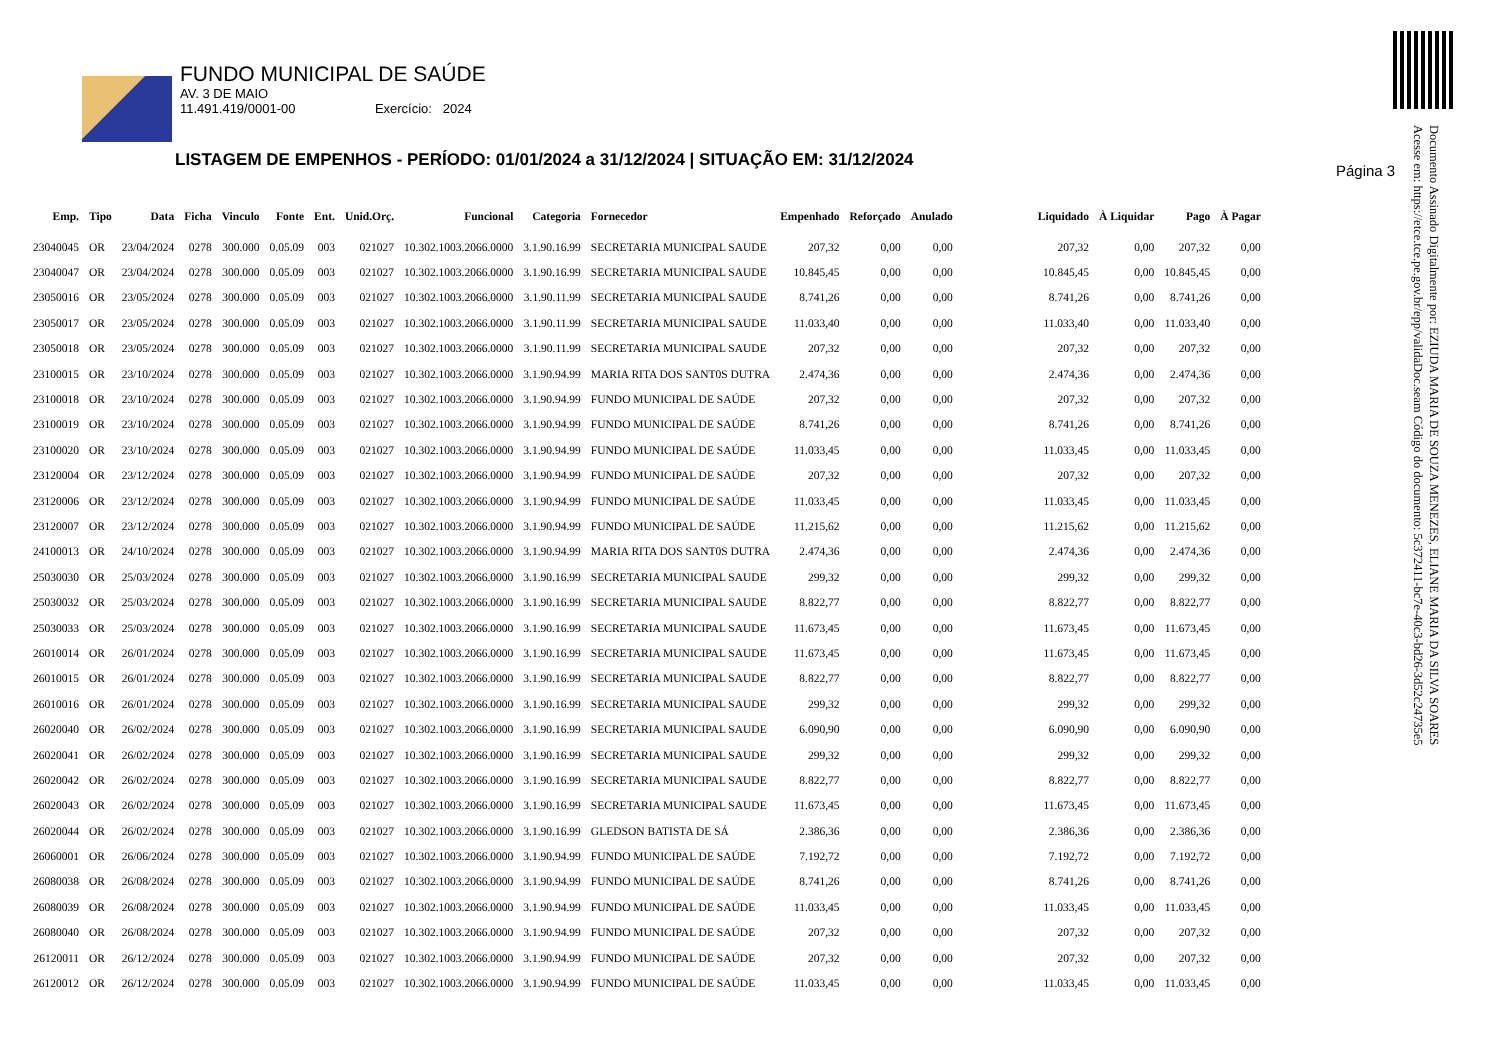FUNDO MUNICIPAL DE SAÚDE
AV. 3 DE MAIO
11.491.419/0001-00 Exercício: 2024
LISTAGEM DE EMPENHOS - PERÍODO: 01/01/2024 a 31/12/2024 | SITUAÇÃO EM: 31/12/2024
Página 3
Documento Assinado Digitalmente por: EZIUDA MARIA DE SOUZA MENEZES, ELIANE MARIA DA SILVA SOARES
Acesse em: https://etce.tce.pe.gov.br/epp/validaDoc.seam Código do documento: 5c372411-bc7e-40c3-bd26-3d52c24735e5
| Emp. | Tipo | Data | Ficha | Vinculo | Fonte | Ent. | Unid.Orç. | Funcional | Categoria | Fornecedor | Empenhado | Reforçado | Anulado | Liquidado | À Liquidar | Pago | À Pagar |
| --- | --- | --- | --- | --- | --- | --- | --- | --- | --- | --- | --- | --- | --- | --- | --- | --- | --- |
| 23040045 | OR | 23/04/2024 | 0278 | 300.000 | 0.05.09 | 003 | 021027 | 10.302.1003.2066.0000 | 3.1.90.16.99 | SECRETARIA MUNICIPAL SAUDE | 207,32 | 0,00 | 0,00 | 207,32 | 0,00 | 207,32 | 0,00 |
| 23040047 | OR | 23/04/2024 | 0278 | 300.000 | 0.05.09 | 003 | 021027 | 10.302.1003.2066.0000 | 3.1.90.16.99 | SECRETARIA MUNICIPAL SAUDE | 10.845,45 | 0,00 | 0,00 | 10.845,45 | 0,00 | 10.845,45 | 0,00 |
| 23050016 | OR | 23/05/2024 | 0278 | 300.000 | 0.05.09 | 003 | 021027 | 10.302.1003.2066.0000 | 3.1.90.11.99 | SECRETARIA MUNICIPAL SAUDE | 8.741,26 | 0,00 | 0,00 | 8.741,26 | 0,00 | 8.741,26 | 0,00 |
| 23050017 | OR | 23/05/2024 | 0278 | 300.000 | 0.05.09 | 003 | 021027 | 10.302.1003.2066.0000 | 3.1.90.11.99 | SECRETARIA MUNICIPAL SAUDE | 11.033,40 | 0,00 | 0,00 | 11.033,40 | 0,00 | 11.033,40 | 0,00 |
| 23050018 | OR | 23/05/2024 | 0278 | 300.000 | 0.05.09 | 003 | 021027 | 10.302.1003.2066.0000 | 3.1.90.11.99 | SECRETARIA MUNICIPAL SAUDE | 207,32 | 0,00 | 0,00 | 207,32 | 0,00 | 207,32 | 0,00 |
| 23100015 | OR | 23/10/2024 | 0278 | 300.000 | 0.05.09 | 003 | 021027 | 10.302.1003.2066.0000 | 3.1.90.94.99 | MARIA RITA DOS SANT0S DUTRA | 2.474,36 | 0,00 | 0,00 | 2.474,36 | 0,00 | 2.474,36 | 0,00 |
| 23100018 | OR | 23/10/2024 | 0278 | 300.000 | 0.05.09 | 003 | 021027 | 10.302.1003.2066.0000 | 3.1.90.94.99 | FUNDO MUNICIPAL DE SAÚDE | 207,32 | 0,00 | 0,00 | 207,32 | 0,00 | 207,32 | 0,00 |
| 23100019 | OR | 23/10/2024 | 0278 | 300.000 | 0.05.09 | 003 | 021027 | 10.302.1003.2066.0000 | 3.1.90.94.99 | FUNDO MUNICIPAL DE SAÚDE | 8.741,26 | 0,00 | 0,00 | 8.741,26 | 0,00 | 8.741,26 | 0,00 |
| 23100020 | OR | 23/10/2024 | 0278 | 300.000 | 0.05.09 | 003 | 021027 | 10.302.1003.2066.0000 | 3.1.90.94.99 | FUNDO MUNICIPAL DE SAÚDE | 11.033,45 | 0,00 | 0,00 | 11.033,45 | 0,00 | 11.033,45 | 0,00 |
| 23120004 | OR | 23/12/2024 | 0278 | 300.000 | 0.05.09 | 003 | 021027 | 10.302.1003.2066.0000 | 3.1.90.94.99 | FUNDO MUNICIPAL DE SAÚDE | 207,32 | 0,00 | 0,00 | 207,32 | 0,00 | 207,32 | 0,00 |
| 23120006 | OR | 23/12/2024 | 0278 | 300.000 | 0.05.09 | 003 | 021027 | 10.302.1003.2066.0000 | 3.1.90.94.99 | FUNDO MUNICIPAL DE SAÚDE | 11.033,45 | 0,00 | 0,00 | 11.033,45 | 0,00 | 11.033,45 | 0,00 |
| 23120007 | OR | 23/12/2024 | 0278 | 300.000 | 0.05.09 | 003 | 021027 | 10.302.1003.2066.0000 | 3.1.90.94.99 | FUNDO MUNICIPAL DE SAÚDE | 11.215,62 | 0,00 | 0,00 | 11.215,62 | 0,00 | 11.215,62 | 0,00 |
| 24100013 | OR | 24/10/2024 | 0278 | 300.000 | 0.05.09 | 003 | 021027 | 10.302.1003.2066.0000 | 3.1.90.94.99 | MARIA RITA DOS SANT0S DUTRA | 2.474,36 | 0,00 | 0,00 | 2.474,36 | 0,00 | 2.474,36 | 0,00 |
| 25030030 | OR | 25/03/2024 | 0278 | 300.000 | 0.05.09 | 003 | 021027 | 10.302.1003.2066.0000 | 3.1.90.16.99 | SECRETARIA MUNICIPAL SAUDE | 299,32 | 0,00 | 0,00 | 299,32 | 0,00 | 299,32 | 0,00 |
| 25030032 | OR | 25/03/2024 | 0278 | 300.000 | 0.05.09 | 003 | 021027 | 10.302.1003.2066.0000 | 3.1.90.16.99 | SECRETARIA MUNICIPAL SAUDE | 8.822,77 | 0,00 | 0,00 | 8.822,77 | 0,00 | 8.822,77 | 0,00 |
| 25030033 | OR | 25/03/2024 | 0278 | 300.000 | 0.05.09 | 003 | 021027 | 10.302.1003.2066.0000 | 3.1.90.16.99 | SECRETARIA MUNICIPAL SAUDE | 11.673,45 | 0,00 | 0,00 | 11.673,45 | 0,00 | 11.673,45 | 0,00 |
| 26010014 | OR | 26/01/2024 | 0278 | 300.000 | 0.05.09 | 003 | 021027 | 10.302.1003.2066.0000 | 3.1.90.16.99 | SECRETARIA MUNICIPAL SAUDE | 11.673,45 | 0,00 | 0,00 | 11.673,45 | 0,00 | 11.673,45 | 0,00 |
| 26010015 | OR | 26/01/2024 | 0278 | 300.000 | 0.05.09 | 003 | 021027 | 10.302.1003.2066.0000 | 3.1.90.16.99 | SECRETARIA MUNICIPAL SAUDE | 8.822,77 | 0,00 | 0,00 | 8.822,77 | 0,00 | 8.822,77 | 0,00 |
| 26010016 | OR | 26/01/2024 | 0278 | 300.000 | 0.05.09 | 003 | 021027 | 10.302.1003.2066.0000 | 3.1.90.16.99 | SECRETARIA MUNICIPAL SAUDE | 299,32 | 0,00 | 0,00 | 299,32 | 0,00 | 299,32 | 0,00 |
| 26020040 | OR | 26/02/2024 | 0278 | 300.000 | 0.05.09 | 003 | 021027 | 10.302.1003.2066.0000 | 3.1.90.16.99 | SECRETARIA MUNICIPAL SAUDE | 6.090,90 | 0,00 | 0,00 | 6.090,90 | 0,00 | 6.090,90 | 0,00 |
| 26020041 | OR | 26/02/2024 | 0278 | 300.000 | 0.05.09 | 003 | 021027 | 10.302.1003.2066.0000 | 3.1.90.16.99 | SECRETARIA MUNICIPAL SAUDE | 299,32 | 0,00 | 0,00 | 299,32 | 0,00 | 299,32 | 0,00 |
| 26020042 | OR | 26/02/2024 | 0278 | 300.000 | 0.05.09 | 003 | 021027 | 10.302.1003.2066.0000 | 3.1.90.16.99 | SECRETARIA MUNICIPAL SAUDE | 8.822,77 | 0,00 | 0,00 | 8.822,77 | 0,00 | 8.822,77 | 0,00 |
| 26020043 | OR | 26/02/2024 | 0278 | 300.000 | 0.05.09 | 003 | 021027 | 10.302.1003.2066.0000 | 3.1.90.16.99 | SECRETARIA MUNICIPAL SAUDE | 11.673,45 | 0,00 | 0,00 | 11.673,45 | 0,00 | 11.673,45 | 0,00 |
| 26020044 | OR | 26/02/2024 | 0278 | 300.000 | 0.05.09 | 003 | 021027 | 10.302.1003.2066.0000 | 3.1.90.16.99 | GLEDSON BATISTA DE SÁ | 2.386,36 | 0,00 | 0,00 | 2.386,36 | 0,00 | 2.386,36 | 0,00 |
| 26060001 | OR | 26/06/2024 | 0278 | 300.000 | 0.05.09 | 003 | 021027 | 10.302.1003.2066.0000 | 3.1.90.94.99 | FUNDO MUNICIPAL DE SAÚDE | 7.192,72 | 0,00 | 0,00 | 7.192,72 | 0,00 | 7.192,72 | 0,00 |
| 26080038 | OR | 26/08/2024 | 0278 | 300.000 | 0.05.09 | 003 | 021027 | 10.302.1003.2066.0000 | 3.1.90.94.99 | FUNDO MUNICIPAL DE SAÚDE | 8.741,26 | 0,00 | 0,00 | 8.741,26 | 0,00 | 8.741,26 | 0,00 |
| 26080039 | OR | 26/08/2024 | 0278 | 300.000 | 0.05.09 | 003 | 021027 | 10.302.1003.2066.0000 | 3.1.90.94.99 | FUNDO MUNICIPAL DE SAÚDE | 11.033,45 | 0,00 | 0,00 | 11.033,45 | 0,00 | 11.033,45 | 0,00 |
| 26080040 | OR | 26/08/2024 | 0278 | 300.000 | 0.05.09 | 003 | 021027 | 10.302.1003.2066.0000 | 3.1.90.94.99 | FUNDO MUNICIPAL DE SAÚDE | 207,32 | 0,00 | 0,00 | 207,32 | 0,00 | 207,32 | 0,00 |
| 26120011 | OR | 26/12/2024 | 0278 | 300.000 | 0.05.09 | 003 | 021027 | 10.302.1003.2066.0000 | 3.1.90.94.99 | FUNDO MUNICIPAL DE SAÚDE | 207,32 | 0,00 | 0,00 | 207,32 | 0,00 | 207,32 | 0,00 |
| 26120012 | OR | 26/12/2024 | 0278 | 300.000 | 0.05.09 | 003 | 021027 | 10.302.1003.2066.0000 | 3.1.90.94.99 | FUNDO MUNICIPAL DE SAÚDE | 11.033,45 | 0,00 | 0,00 | 11.033,45 | 0,00 | 11.033,45 | 0,00 |